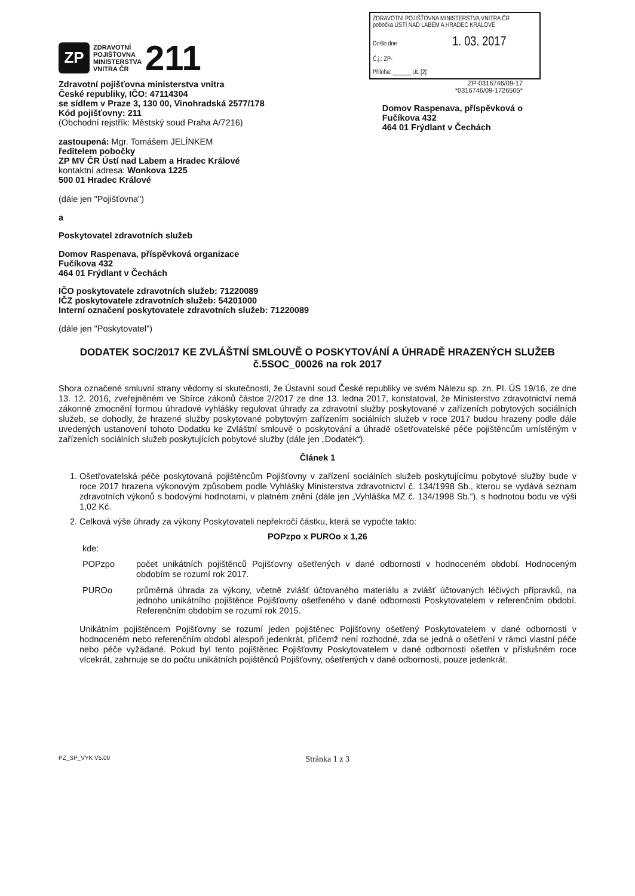ZP
ZDRAVOTNÍ
POJIŠŤOVNA
MINISTERSTVA
VNITRA ČR
211
ZDRAVOTNÍ POJIŠŤOVNA MINISTERSTVA VNITRA ČR
pobočka ÚSTÍ NAD LABEM A HRADEC KRÁLOVÉ
Došlo dne 1. 03. 2017
Č.j.: ZP-
Příloha: ______ UL [2]
Zdravotní pojišťovna ministerstva vnitra
České republiky, IČO: 47114304
se sídlem v Praze 3, 130 00, Vinohradská 2577/178
Kód pojišťovny: 211
(Obchodní rejstřík: Městský soud Praha A/7216)
zastoupená: Mgr. Tomášem JELÍNKEM
ředitelem pobočky
ZP MV ČR Ústí nad Labem a Hradec Králové
kontaktní adresa: Wonkova 1225
500 01 Hradec Králové
(dále jen "Pojišťovna")
ZP-0316746/09-17
*0316746/09-1726505*
Domov Raspenava, příspěvková o
Fučíkova 432
464 01 Frýdlant v Čechách
a
Poskytovatel zdravotních služeb
Domov Raspenava, příspěvková organizace
Fučíkova 432
464 01 Frýdlant v Čechách
IČO poskytovatele zdravotních služeb: 71220089
IČZ poskytovatele zdravotních služeb: 54201000
Interní označení poskytovatele zdravotních služeb: 71220089
(dále jen "Poskytovatel")
DODATEK SOC/2017 KE ZVLÁŠTNÍ SMLOUVĚ O POSKYTOVÁNÍ A ÚHRADĚ HRAZENÝCH SLUŽEB č.5SOC_00026 na rok 2017
Shora označené smluvní strany vědomy si skutečnosti, že Ústavní soud České republiky ve svém Nálezu sp. zn. Pl. ÚS 19/16, ze dne 13. 12. 2016, zveřejněném ve Sbírce zákonů částce 2/2017 ze dne 13. ledna 2017, konstatoval, že Ministerstvo zdravotnictví nemá zákonné zmocnění formou úhradové vyhlášky regulovat úhrady za zdravotní služby poskytované v zařízeních pobytových sociálních služeb, se dohodly, že hrazené služby poskytované pobytovým zařízením sociálních služeb v roce 2017 budou hrazeny podle dále uvedených ustanovení tohoto Dodatku ke Zvláštní smlouvě o poskytování a úhradě ošetřovatelské péče pojištěncům umístěným v zařízeních sociálních služeb poskytujících pobytové služby (dále jen „Dodatek“).
Článek 1
1. Ošetřovatelská péče poskytovaná pojištěncům Pojišťovny v zařízení sociálních služeb poskytujícímu pobytové služby bude v roce 2017 hrazena výkonovým způsobem podle Vyhlášky Ministerstva zdravotnictví č. 134/1998 Sb., kterou se vydává seznam zdravotních výkonů s bodovými hodnotami, v platném znění (dále jen „Vyhláška MZ č. 134/1998 Sb.“), s hodnotou bodu ve výši 1,02 Kč.
2. Celková výše úhrady za výkony Poskytovateli nepřekročí částku, která se vypočte takto:
POPzpo x PUROo x 1,26
kde:
POPzpo počet unikátních pojištěnců Pojišťovny ošetřených v dané odbornosti v hodnoceném období. Hodnoceným obdobím se rozumí rok 2017.
PUROo průměrná úhrada za výkony, včetně zvlášť účtovaného materiálu a zvlášť účtovaných léčivých přípravků, na jednoho unikátního pojištěnce Pojišťovny ošetřeného v dané odbornosti Poskytovatelem v referenčním období. Referenčním obdobím se rozumí rok 2015.
Unikátním pojištěncem Pojišťovny se rozumí jeden pojištěnec Pojišťovny ošetřený Poskytovatelem v dané odbornosti v hodnoceném nebo referenčním období alespoň jedenkrát, přičemž není rozhodné, zda se jedná o ošetření v rámci vlastní péče nebo péče vyžádané. Pokud byl tento pojištěnec Pojišťovny Poskytovatelem v dané odbornosti ošetřen v příslušném roce vícekrát, zahrnuje se do počtu unikátních pojištěnců Pojišťovny, ošetřených v dané odbornosti, pouze jedenkrát.
PZ_SP_VYK V5.00 Stránka 1 z 3